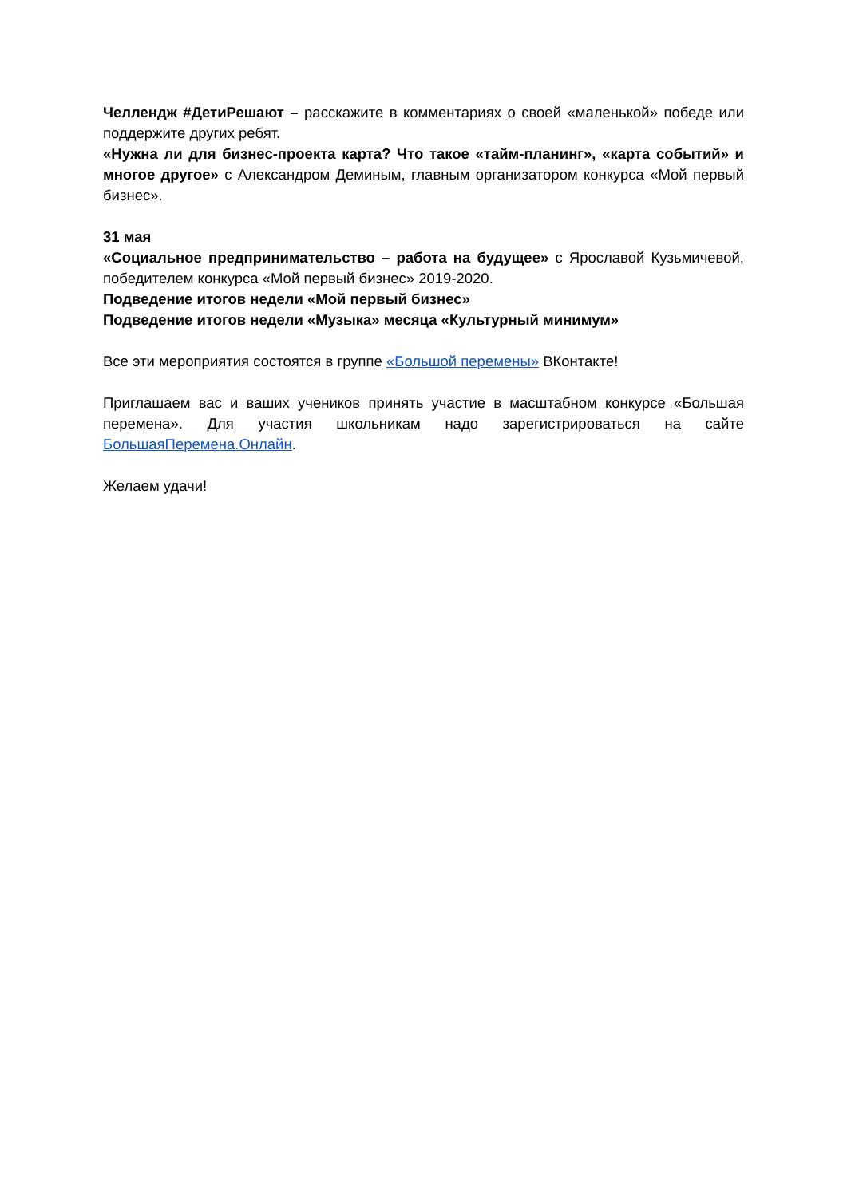Челлендж #ДетиРешают – расскажите в комментариях о своей «маленькой» победе или поддержите других ребят.
«Нужна ли для бизнес-проекта карта? Что такое «тайм-планинг», «карта событий» и многое другое» с Александром Деминым, главным организатором конкурса «Мой первый бизнес».
31 мая
«Социальное предпринимательство – работа на будущее» с Ярославой Кузьмичевой, победителем конкурса «Мой первый бизнес» 2019-2020.
Подведение итогов недели «Мой первый бизнес»
Подведение итогов недели «Музыка» месяца «Культурный минимум»
Все эти мероприятия состоятся в группе «Большой перемены» ВКонтакте!
Приглашаем вас и ваших учеников принять участие в масштабном конкурсе «Большая перемена». Для участия школьникам надо зарегистрироваться на сайте БольшаяПеремена.Онлайн.
Желаем удачи!